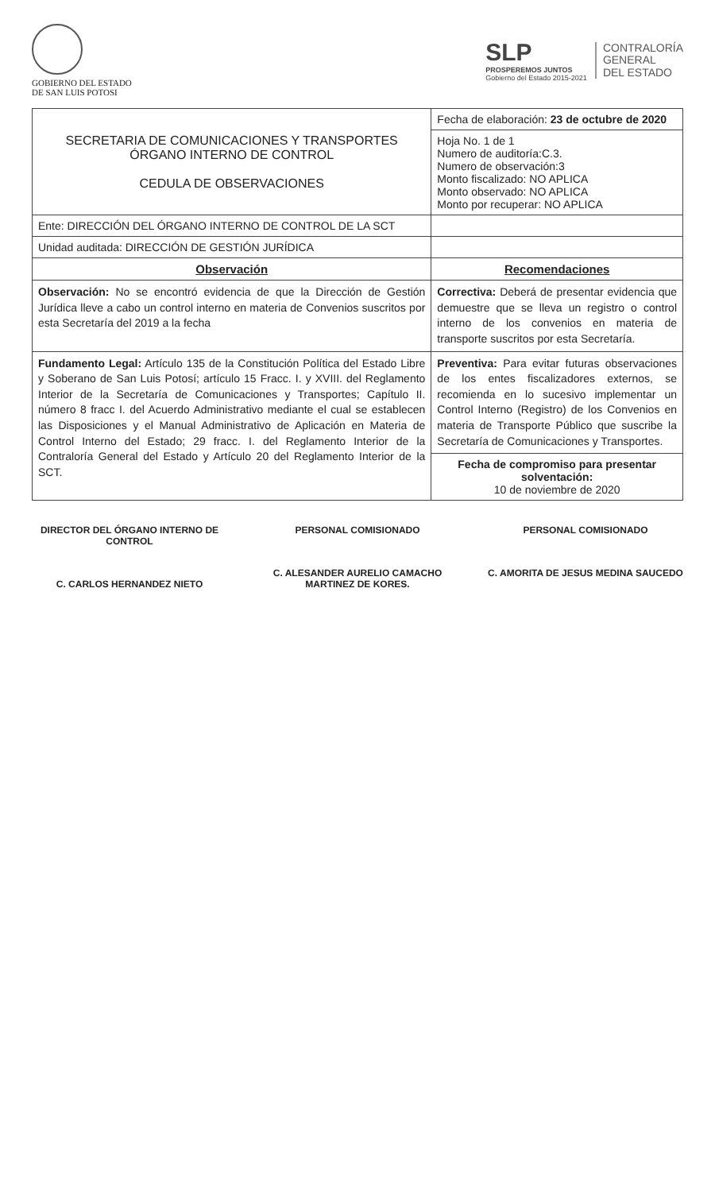GOBIERNO DEL ESTADO
DE SAN LUIS POTOSI
SLP
PROSPEREMOS JUNTOS
Gobierno del Estado 2015-2021
CONTRALORÍA
GENERAL
DEL ESTADO
| SECRETARIA DE COMUNICACIONES Y TRANSPORTES ÓRGANO INTERNO DE CONTROL CEDULA DE OBSERVACIONES | Fecha de elaboración: 23 de octubre de 2020 |
| | Hoja No. 1 de 1 Numero de auditoría:C.3. Numero de observación:3 Monto fiscalizado: NO APLICA Monto observado: NO APLICA Monto por recuperar: NO APLICA |
| Ente: DIRECCIÓN DEL ÓRGANO INTERNO DE CONTROL DE LA SCT | |
| Unidad auditada: DIRECCIÓN DE GESTIÓN JURÍDICA | |
| Observación | Recomendaciones |
| Observación: No se encontró evidencia de que la Dirección de Gestión Jurídica lleve a cabo un control interno en materia de Convenios suscritos por esta Secretaría del 2019 a la fecha | Correctiva: Deberá de presentar evidencia que demuestre que se lleva un registro o control interno de los convenios en materia de transporte suscritos por esta Secretaría. |
| Fundamento Legal: Artículo 135 de la Constitución Política del Estado Libre y Soberano de San Luis Potosí; artículo 15 Fracc. I. y XVIII. del Reglamento Interior de la Secretaría de Comunicaciones y Transportes; Capítulo II. número 8 fracc I. del Acuerdo Administrativo mediante el cual se establecen las Disposiciones y el Manual Administrativo de Aplicación en Materia de Control Interno del Estado; 29 fracc. I. del Reglamento Interior de la Contraloría General del Estado y Artículo 20 del Reglamento Interior de la SCT. | Preventiva: Para evitar futuras observaciones de los entes fiscalizadores externos, se recomienda en lo sucesivo implementar un Control Interno (Registro) de los Convenios en materia de Transporte Público que suscribe la Secretaría de Comunicaciones y Transportes. |
| | Fecha de compromiso para presentar solventación: 10 de noviembre de 2020 |
DIRECTOR DEL ÓRGANO INTERNO DE CONTROL
C. CARLOS HERNANDEZ NIETO
PERSONAL COMISIONADO
C. ALESANDER AURELIO CAMACHO MARTINEZ DE KORES.
PERSONAL COMISIONADO
C. AMORITA DE JESUS MEDINA SAUCEDO